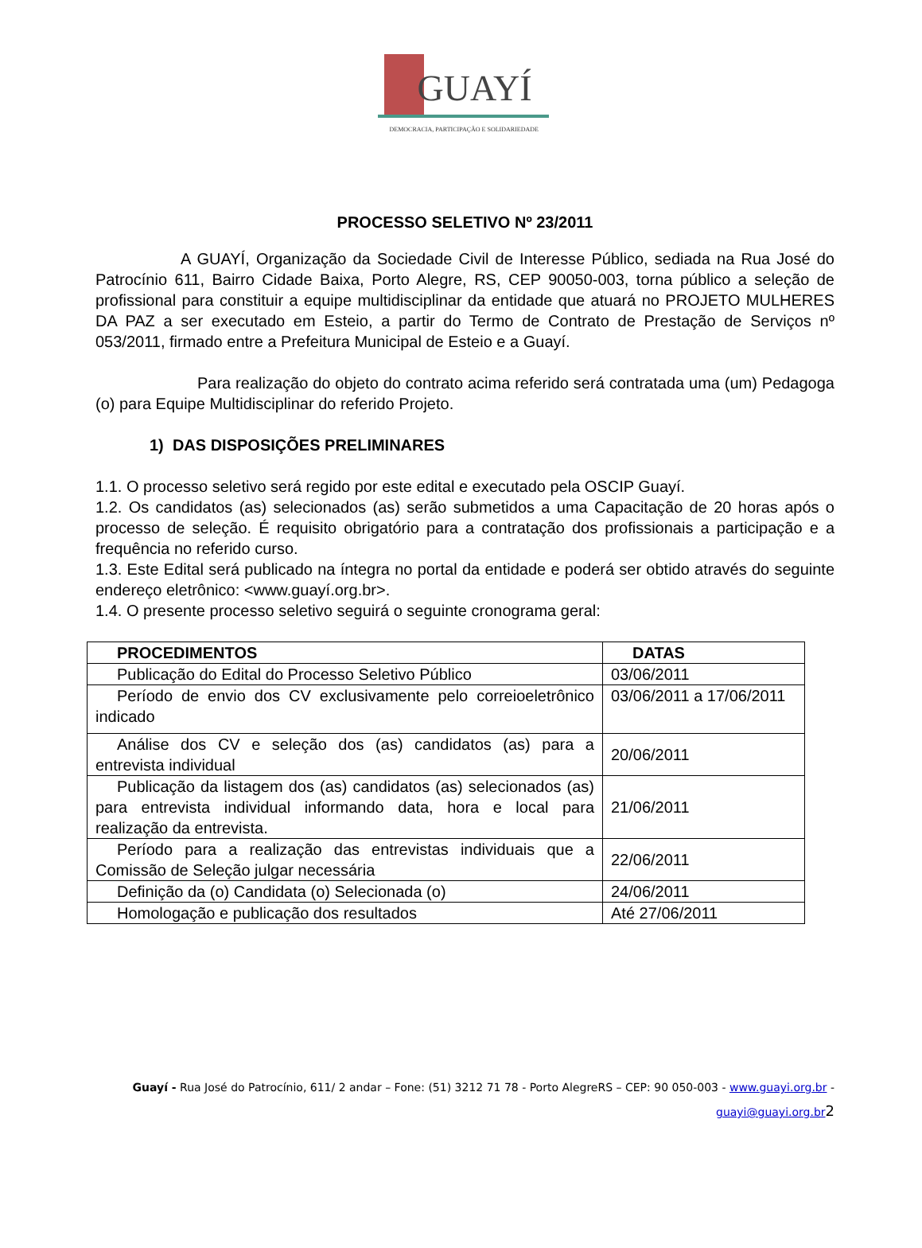GUAYÍ
DEMOCRACIA, PARTICIPAÇÃO E SOLIDARIEDADE
PROCESSO SELETIVO Nº 23/2011
A GUAYÍ, Organização da Sociedade Civil de Interesse Público, sediada na Rua José do Patrocínio 611, Bairro Cidade Baixa, Porto Alegre, RS, CEP 90050-003, torna público a seleção de profissional para constituir a equipe multidisciplinar da entidade que atuará no PROJETO MULHERES DA PAZ a ser executado em Esteio, a partir do Termo de Contrato de Prestação de Serviços nº 053/2011, firmado entre a Prefeitura Municipal de Esteio e a Guayí.
Para realização do objeto do contrato acima referido será contratada uma (um) Pedagoga (o) para Equipe Multidisciplinar do referido Projeto.
1) DAS DISPOSIÇÕES PRELIMINARES
1.1. O processo seletivo será regido por este edital e executado pela OSCIP Guayí.
1.2. Os candidatos (as) selecionados (as) serão submetidos a uma Capacitação de 20 horas após o processo de seleção. É requisito obrigatório para a contratação dos profissionais a participação e a frequência no referido curso.
1.3. Este Edital será publicado na íntegra no portal da entidade e poderá ser obtido através do seguinte endereço eletrônico: <www.guayí.org.br>.
1.4. O presente processo seletivo seguirá o seguinte cronograma geral:
| PROCEDIMENTOS | DATAS |
| --- | --- |
| Publicação do Edital do Processo Seletivo Público | 03/06/2011 |
| Período de envio dos CV exclusivamente pelo correioeletrônico indicado | 03/06/2011 a 17/06/2011 |
| Análise dos CV e seleção dos (as) candidatos (as) para a entrevista individual | 20/06/2011 |
| Publicação da listagem dos (as) candidatos (as) selecionados (as) para entrevista individual informando data, hora e local para realização da entrevista. | 21/06/2011 |
| Período para a realização das entrevistas individuais que a Comissão de Seleção julgar necessária | 22/06/2011 |
| Definição da (o) Candidata (o) Selecionada (o) | 24/06/2011 |
| Homologação e publicação dos resultados | Até 27/06/2011 |
Guayí - Rua José do Patrocínio, 611/ 2 andar – Fone: (51) 3212 71 78 - Porto AlegreRS – CEP: 90 050-003 - www.guayi.org.br -
guayi@guayi.org.br 2